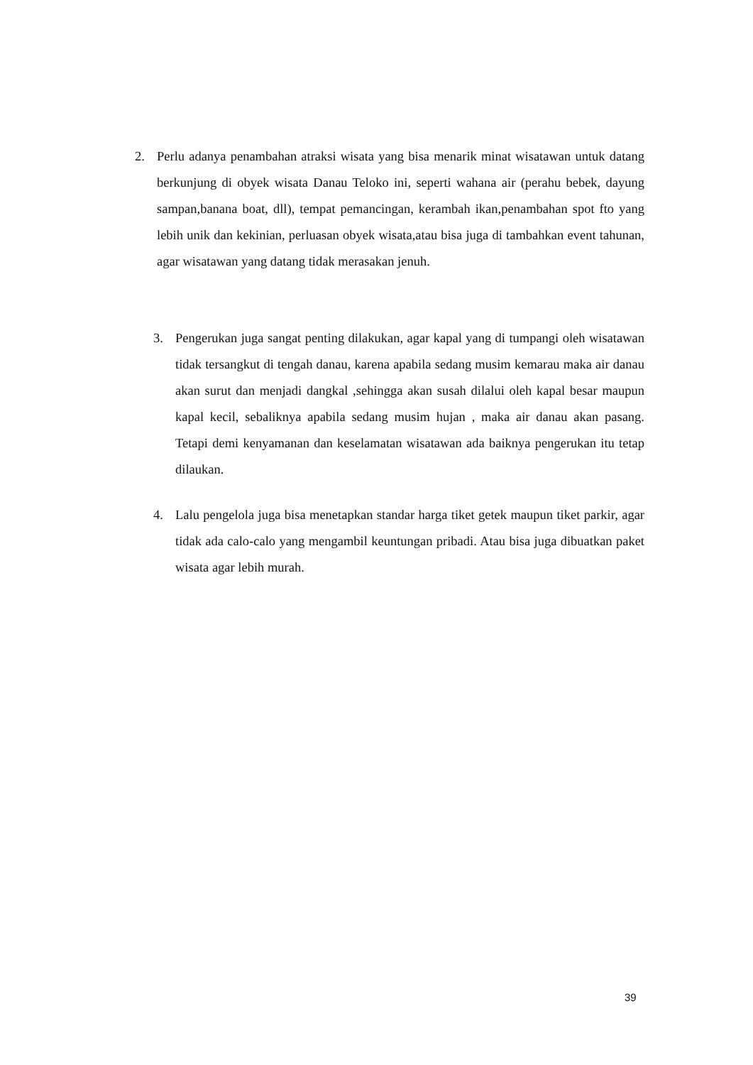2. Perlu adanya penambahan atraksi wisata yang bisa menarik minat wisatawan untuk datang berkunjung di obyek wisata Danau Teloko ini, seperti wahana air (perahu bebek, dayung sampan,banana boat, dll), tempat pemancingan, kerambah ikan,penambahan spot fto yang lebih unik dan kekinian, perluasan obyek wisata,atau bisa juga di tambahkan event tahunan, agar wisatawan yang datang tidak merasakan jenuh.
3. Pengerukan juga sangat penting dilakukan, agar kapal yang di tumpangi oleh wisatawan tidak tersangkut di tengah danau, karena apabila sedang musim kemarau maka air danau akan surut dan menjadi dangkal ,sehingga akan susah dilalui oleh kapal besar maupun kapal kecil, sebaliknya apabila sedang musim hujan , maka air danau akan pasang. Tetapi demi kenyamanan dan keselamatan wisatawan ada baiknya pengerukan itu tetap dilaukan.
4. Lalu pengelola juga bisa menetapkan standar harga tiket getek maupun tiket parkir, agar tidak ada calo-calo yang mengambil keuntungan pribadi. Atau bisa juga dibuatkan paket wisata agar lebih murah.
39